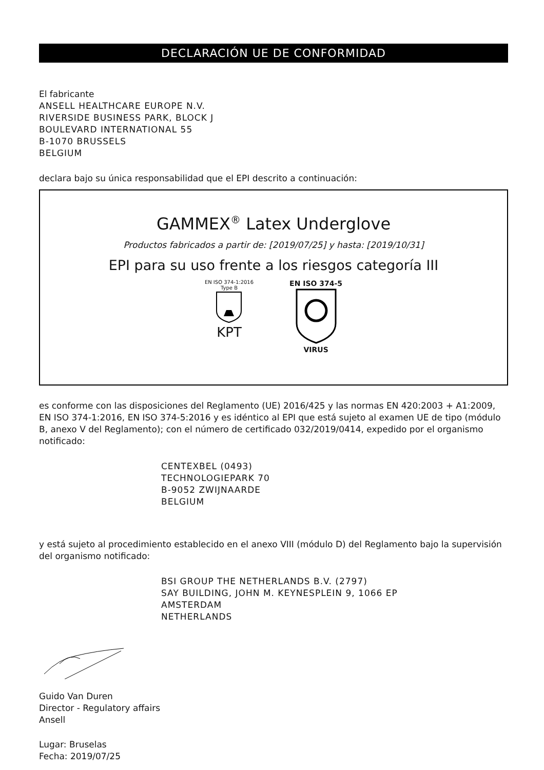DECLARACIÓN UE DE CONFORMIDAD
El fabricante
ANSELL HEALTHCARE EUROPE N.V.
RIVERSIDE BUSINESS PARK, BLOCK J
BOULEVARD INTERNATIONAL 55
B-1070 BRUSSELS
BELGIUM
declara bajo su única responsabilidad que el EPI descrito a continuación:
GAMMEX<sup>®</sup> Latex Underglove
Productos fabricados a partir de: [2019/07/25] y hasta: [2019/10/31]
EPI para su uso frente a los riesgos categoría III
EN ISO 374-1:2016
Type B
KPT
EN ISO 374-5
VIRUS
es conforme con las disposiciones del Reglamento (UE) 2016/425 y las normas EN 420:2003 + A1:2009, EN ISO 374-1:2016, EN ISO 374-5:2016 y es idéntico al EPI que está sujeto al examen UE de tipo (módulo B, anexo V del Reglamento); con el número de certificado 032/2019/0414, expedido por el organismo notificado:
CENTEXBEL (0493)
TECHNOLOGIEPARK 70
B-9052 ZWIJNAARDE
BELGIUM
y está sujeto al procedimiento establecido en el anexo VIII (módulo D) del Reglamento bajo la supervisión del organismo notificado:
BSI GROUP THE NETHERLANDS B.V. (2797)
SAY BUILDING, JOHN M. KEYNESPLEIN 9, 1066 EP
AMSTERDAM
NETHERLANDS
Guido Van Duren
Director - Regulatory affairs
Ansell
Lugar: Bruselas
Fecha: 2019/07/25